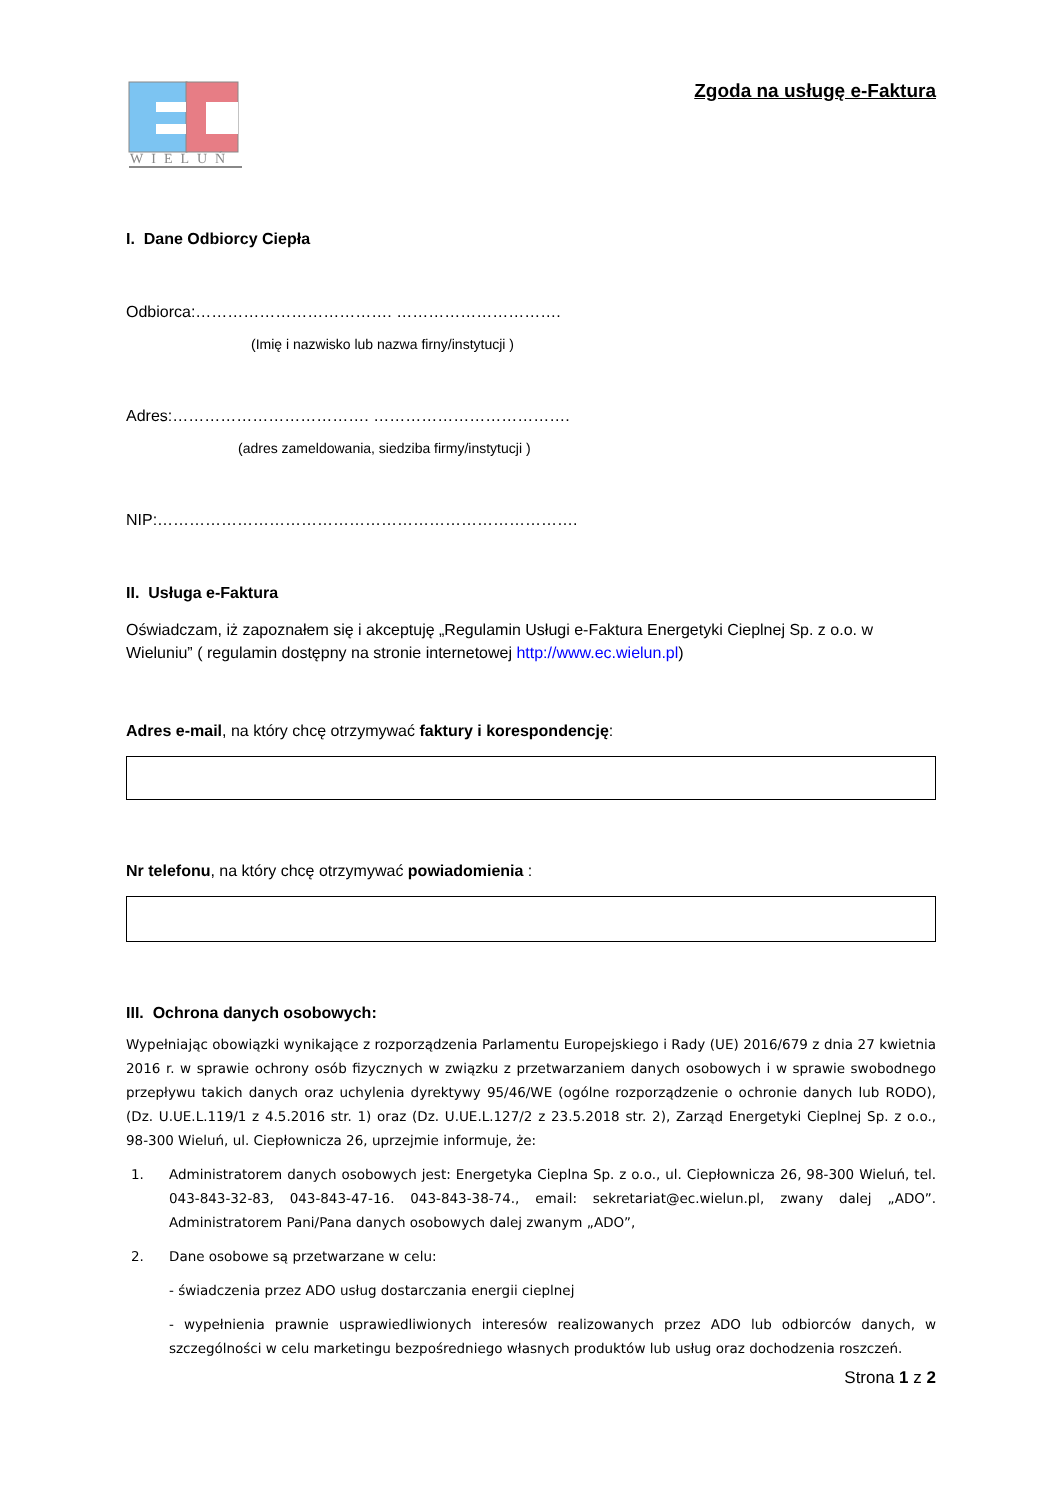WIELUŃ
Zgoda na usługę e-Faktura
I. Dane Odbiorcy Ciepła
Odbiorca:………………………………. ………………………….
(Imię i nazwisko lub nazwa firny/instytucji )
Adres:………………………………. ……………………………….
(adres zameldowania, siedziba firmy/instytucji )
NIP:…………………………………………………………………….
II. Usługa e-Faktura
Oświadczam, iż zapoznałem się i akceptuję „Regulamin Usługi e-Faktura Energetyki Cieplnej Sp. z o.o. w Wieluniu” ( regulamin dostępny na stronie internetowej http://www.ec.wielun.pl)
Adres e-mail, na który chcę otrzymywać faktury i korespondencję:
Nr telefonu, na który chcę otrzymywać powiadomienia :
III. Ochrona danych osobowych:
Wypełniając obowiązki wynikające z rozporządzenia Parlamentu Europejskiego i Rady (UE) 2016/679 z dnia 27 kwietnia 2016 r. w sprawie ochrony osób fizycznych w związku z przetwarzaniem danych osobowych i w sprawie swobodnego przepływu takich danych oraz uchylenia dyrektywy 95/46/WE (ogólne rozporządzenie o ochronie danych lub RODO), (Dz. U.UE.L.119/1 z 4.5.2016 str. 1) oraz (Dz. U.UE.L.127/2 z 23.5.2018 str. 2), Zarząd Energetyki Cieplnej Sp. z o.o., 98-300 Wieluń, ul. Ciepłownicza 26, uprzejmie informuje, że:
1. Administratorem danych osobowych jest: Energetyka Cieplna Sp. z o.o., ul. Ciepłownicza 26, 98-300 Wieluń, tel. 043-843-32-83, 043-843-47-16. 043-843-38-74., email: sekretariat@ec.wielun.pl, zwany dalej „ADO”. Administratorem Pani/Pana danych osobowych dalej zwanym „ADO”,
2. Dane osobowe są przetwarzane w celu:
- świadczenia przez ADO usług dostarczania energii cieplnej
- wypełnienia prawnie usprawiedliwionych interesów realizowanych przez ADO lub odbiorców danych, w szczególności w celu marketingu bezpośredniego własnych produktów lub usług oraz dochodzenia roszczeń.
Strona 1 z 2